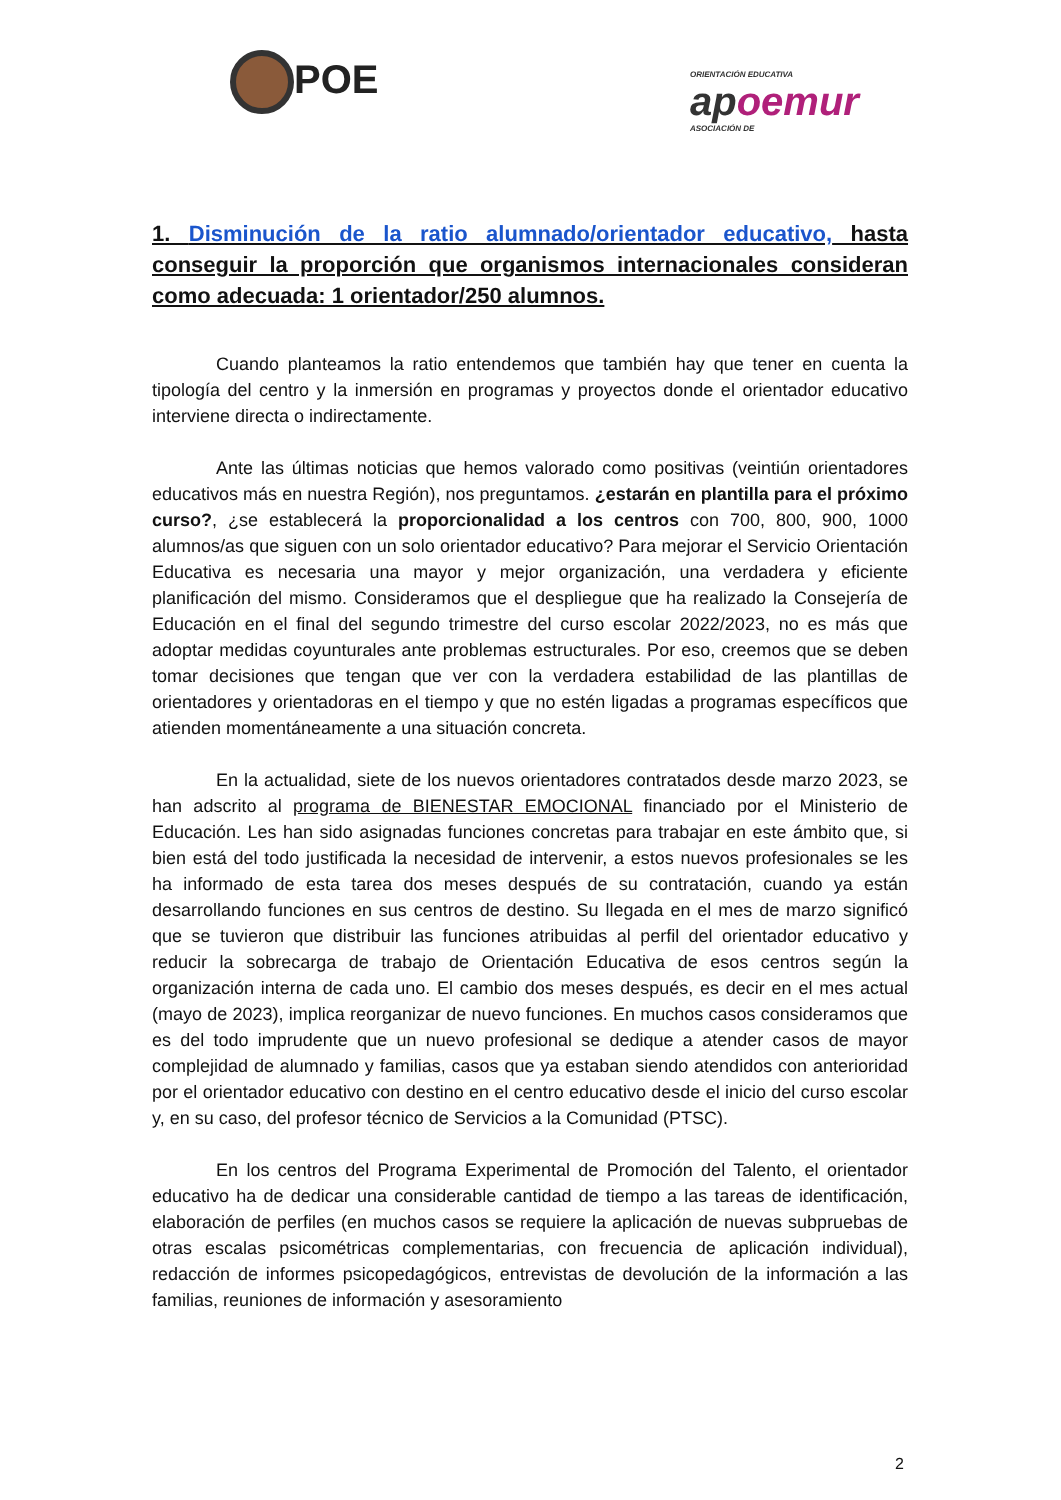POE
ORIENTACIÓN EDUCATIVA
apoemur
ASOCIACIÓN DE
1. Disminución de la ratio alumnado/orientador educativo, hasta conseguir la proporción que organismos internacionales consideran como adecuada: 1 orientador/250 alumnos.
Cuando planteamos la ratio entendemos que también hay que tener en cuenta la tipología del centro y la inmersión en programas y proyectos donde el orientador educativo interviene directa o indirectamente.
Ante las últimas noticias que hemos valorado como positivas (veintiún orientadores educativos más en nuestra Región), nos preguntamos. ¿estarán en plantilla para el próximo curso?, ¿se establecerá la proporcionalidad a los centros con 700, 800, 900, 1000 alumnos/as que siguen con un solo orientador educativo? Para mejorar el Servicio Orientación Educativa es necesaria una mayor y mejor organización, una verdadera y eficiente planificación del mismo. Consideramos que el despliegue que ha realizado la Consejería de Educación en el final del segundo trimestre del curso escolar 2022/2023, no es más que adoptar medidas coyunturales ante problemas estructurales. Por eso, creemos que se deben tomar decisiones que tengan que ver con la verdadera estabilidad de las plantillas de orientadores y orientadoras en el tiempo y que no estén ligadas a programas específicos que atienden momentáneamente a una situación concreta.
En la actualidad, siete de los nuevos orientadores contratados desde marzo 2023, se han adscrito al programa de BIENESTAR EMOCIONAL financiado por el Ministerio de Educación. Les han sido asignadas funciones concretas para trabajar en este ámbito que, si bien está del todo justificada la necesidad de intervenir, a estos nuevos profesionales se les ha informado de esta tarea dos meses después de su contratación, cuando ya están desarrollando funciones en sus centros de destino. Su llegada en el mes de marzo significó que se tuvieron que distribuir las funciones atribuidas al perfil del orientador educativo y reducir la sobrecarga de trabajo de Orientación Educativa de esos centros según la organización interna de cada uno. El cambio dos meses después, es decir en el mes actual (mayo de 2023), implica reorganizar de nuevo funciones. En muchos casos consideramos que es del todo imprudente que un nuevo profesional se dedique a atender casos de mayor complejidad de alumnado y familias, casos que ya estaban siendo atendidos con anterioridad por el orientador educativo con destino en el centro educativo desde el inicio del curso escolar y, en su caso, del profesor técnico de Servicios a la Comunidad (PTSC).
En los centros del Programa Experimental de Promoción del Talento, el orientador educativo ha de dedicar una considerable cantidad de tiempo a las tareas de identificación, elaboración de perfiles (en muchos casos se requiere la aplicación de nuevas subpruebas de otras escalas psicométricas complementarias, con frecuencia de aplicación individual), redacción de informes psicopedagógicos, entrevistas de devolución de la información a las familias, reuniones de información y asesoramiento
2